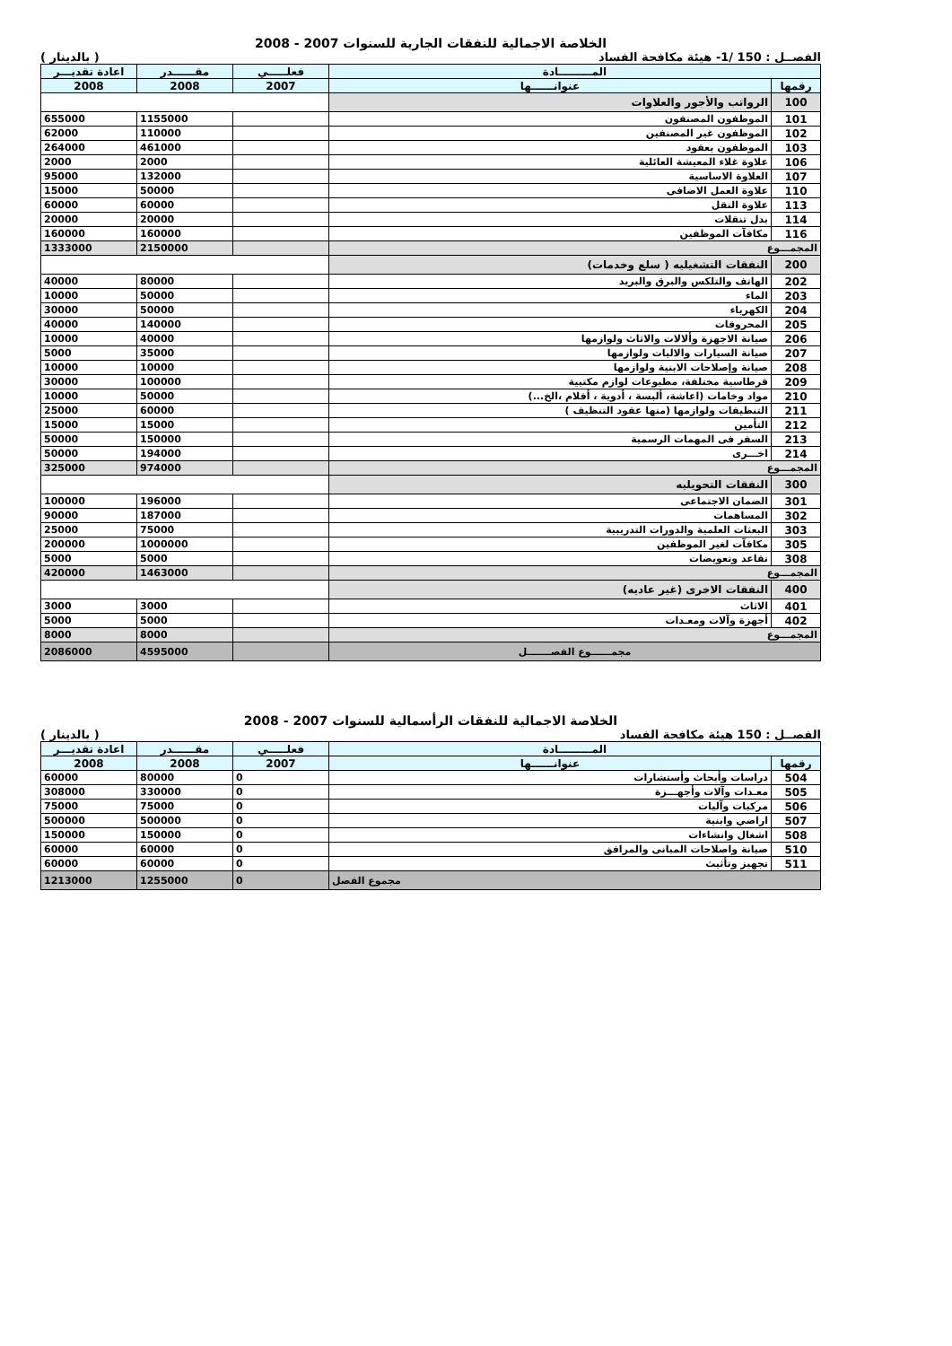الخلاصة الاجمالية للنفقات الجارية للسنوات 2007 - 2008
( بالدينار ) الفصــل : 150 /1- هيئة مكافحة الفساد
| المـــــــــادة | | فعلـــــي | مقــــــدر | اعادة تقديـــر |
| --- | --- | --- | --- | --- |
| رقمها | عنوانــــــها | 2007 | 2008 | 2008 |
| 100 | الرواتب والأجور والعلاوات | | | |
| 101 | الموظفون المصنفون | | 1155000 | 655000 |
| 102 | الموظفون غير المصنفين | | 110000 | 62000 |
| 103 | الموظفون بعقود | | 461000 | 264000 |
| 106 | علاوة غلاء المعيشة العائلية | | 2000 | 2000 |
| 107 | العلاوة الاساسية | | 132000 | 95000 |
| 110 | علاوة العمل الاضافى | | 50000 | 15000 |
| 113 | علاوة النقل | | 60000 | 60000 |
| 114 | بدل تنقلات | | 20000 | 20000 |
| 116 | مكافآت الموظفين | | 160000 | 160000 |
| المجمـــوع | | | 2150000 | 1333000 |
| 200 | النفقات التشغيليه ( سلع وخدمات) | | | |
| 202 | الهاتف والتلكس والبرق والبريد | | 80000 | 40000 |
| 203 | الماء | | 50000 | 10000 |
| 204 | الكهرباء | | 50000 | 30000 |
| 205 | المحروقات | | 140000 | 40000 |
| 206 | صيانة الاجهزة وألالات والاثاث ولوازمها | | 40000 | 10000 |
| 207 | صيانة السيارات والاليات ولوازمها | | 35000 | 5000 |
| 208 | صيانة وإصلاحات الابنية ولوازمها | | 10000 | 10000 |
| 209 | قرطاسية مختلفة، مطبوعات لوازم مكتبية | | 100000 | 30000 |
| 210 | مواد وخامات (اعاشة، ألبسة ، أدوية ، أفلام ،الخ...) | | 50000 | 10000 |
| 211 | التنظيفات ولوازمها (منها عقود التنظيف ) | | 60000 | 25000 |
| 212 | التأمين | | 15000 | 15000 |
| 213 | السفر فى المهمات الرسمية | | 150000 | 50000 |
| 214 | اخـــرى | | 194000 | 50000 |
| المجمـــوع | | | 974000 | 325000 |
| 300 | النفقات التحويليه | | | |
| 301 | الضمان الاجتماعى | | 196000 | 100000 |
| 302 | المساهمات | | 187000 | 90000 |
| 303 | البعثات العلمية والدورات التدريبية | | 75000 | 25000 |
| 305 | مكافآت لغير الموظفين | | 1000000 | 200000 |
| 308 | تقاعد وتعويضات | | 5000 | 5000 |
| المجمـــوع | | | 1463000 | 420000 |
| 400 | النفقات الاخرى (غير عاديه) | | | |
| 401 | الاثاث | | 3000 | 3000 |
| 402 | أجهزة وآلات ومعـدات | | 5000 | 5000 |
| المجمـــوع | | | 8000 | 8000 |
| مجمــــــوع الفصـــــــل | | | 4595000 | 2086000 |
الخلاصة الاجمالية للنفقات الرأسمالية للسنوات 2007 - 2008
( بالدينار ) الفصــل : 150 هيئة مكافحة الفساد
| المـــــــــادة | | فعلـــــي | مقــــــدر | اعادة تقديـــر |
| --- | --- | --- | --- | --- |
| رقمها | عنوانــــــها | 2007 | 2008 | 2008 |
| 504 | دراسات وأبحاث وأستشارات | 0 | 80000 | 60000 |
| 505 | معـدات وآلات وأجهـــزة | 0 | 330000 | 308000 |
| 506 | مركبات وآليات | 0 | 75000 | 75000 |
| 507 | اراضي وابنية | 0 | 500000 | 500000 |
| 508 | اشغال وانشاءات | 0 | 150000 | 150000 |
| 510 | صيانة واصلاحات المبانى والمرافق | 0 | 60000 | 60000 |
| 511 | تجهيز وتأثيث | 0 | 60000 | 60000 |
| مجموع الفصل | | 0 | 1255000 | 1213000 |